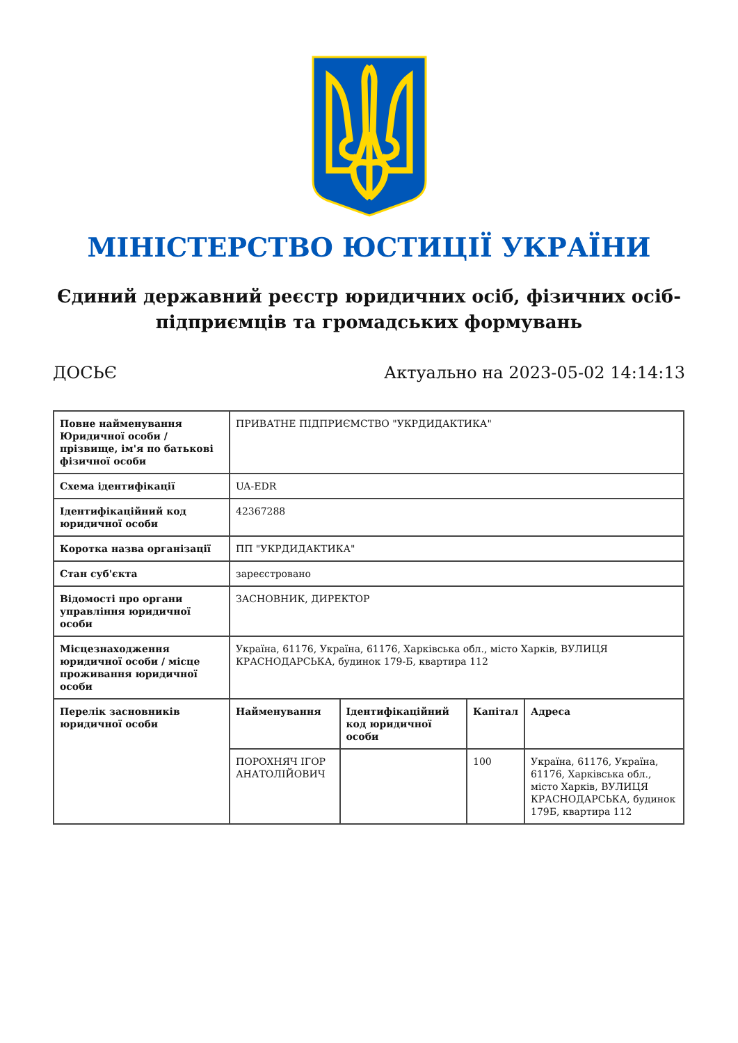МІНІСТЕРСТВО ЮСТИЦІЇ УКРАЇНИ
Єдиний державний реєстр юридичних осіб, фізичних осіб-підприємців та громадських формувань
ДОСЬЄ Актуально на 2023-05-02 14:14:13
| Повне найменування Юридичної особи / прізвище, ім'я по батькові фізичної особи | ПРИВАТНЕ ПІДПРИЄМСТВО "УКРДИДАКТИКА" | | | |
| Схема ідентифікації | UA-EDR | | | |
| Ідентифікаційний код юридичної особи | 42367288 | | | |
| Коротка назва організації | ПП "УКРДИДАКТИКА" | | | |
| Стан суб'єкта | зареєстровано | | | |
| Відомості про органи управління юридичної особи | ЗАСНОВНИК, ДИРЕКТОР | | | |
| Місцезнаходження юридичної особи / місце проживання юридичної особи | Україна, 61176, Україна, 61176, Харківська обл., місто Харків, ВУЛИЦЯ КРАСНОДАРСЬКА, будинок 179-Б, квартира 112 | | | |
| Перелік засновників юридичної особи | Найменування | Ідентифікаційний код юридичної особи | Капітал | Адреса |
| | ПОРОХНЯЧ ІГОР АНАТОЛІЙОВИЧ | | 100 | Україна, 61176, Україна, 61176, Харківська обл., місто Харків, ВУЛИЦЯ КРАСНОДАРСЬКА, будинок 179Б, квартира 112 |